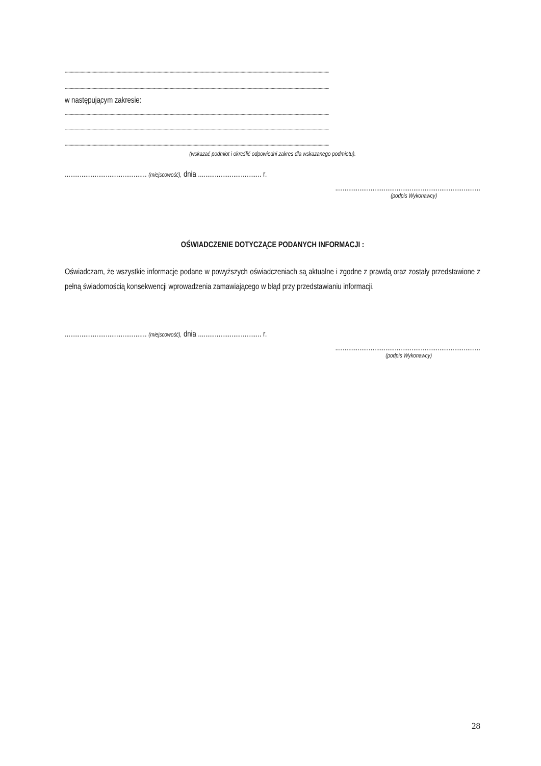..........................................................................................................................................................................................................................................................................................................
..........................................................................................................................................................................................................................................................................................................
w następującym zakresie:
..........................................................................................................................................................................................................................................................................................................
..........................................................................................................................................................................................................................................................................................................
..........................................................................................................................................................................................................................................................................................................
(wskazać podmiot i określić odpowiedni zakres dla wskazanego podmiotu).
............................................ (miejscowość), dnia .................................. r.
..............................................................................
(podpis Wykonawcy)
OŚWIADCZENIE DOTYCZĄCE PODANYCH INFORMACJI :
Oświadczam, że wszystkie informacje podane w powyższych oświadczeniach są aktualne i zgodne z prawdą oraz zostały przedstawione z pełną świadomością konsekwencji wprowadzenia zamawiającego w błąd przy przedstawianiu informacji.
............................................ (miejscowość), dnia .................................. r.
..............................................................................
(podpis Wykonawcy)
28